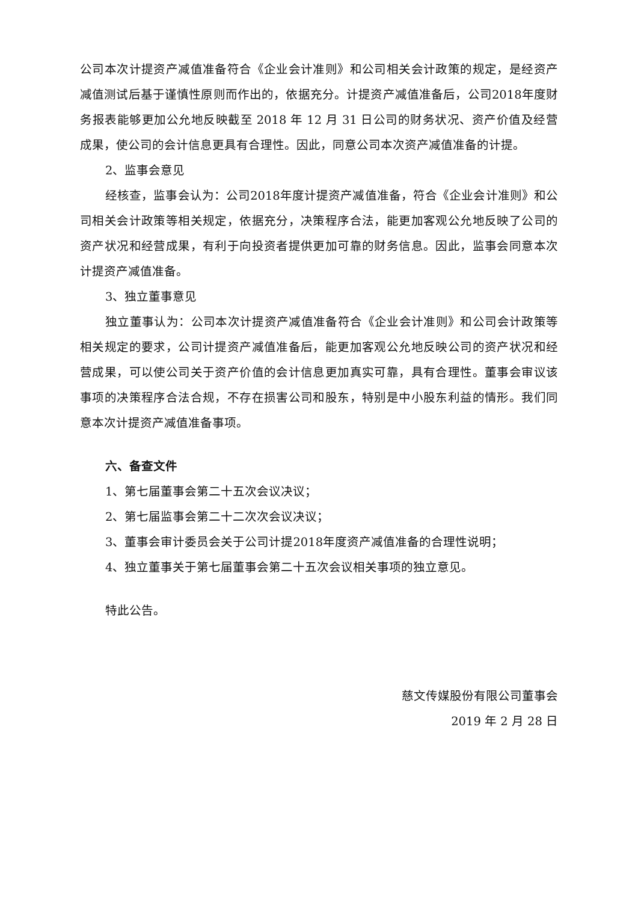公司本次计提资产减值准备符合《企业会计准则》和公司相关会计政策的规定，是经资产减值测试后基于谨慎性原则而作出的，依据充分。计提资产减值准备后，公司2018年度财务报表能够更加公允地反映截至 2018 年 12 月 31 日公司的财务状况、资产价值及经营成果，使公司的会计信息更具有合理性。因此，同意公司本次资产减值准备的计提。
2、监事会意见
经核查，监事会认为：公司2018年度计提资产减值准备，符合《企业会计准则》和公司相关会计政策等相关规定，依据充分，决策程序合法，能更加客观公允地反映了公司的资产状况和经营成果，有利于向投资者提供更加可靠的财务信息。因此，监事会同意本次计提资产减值准备。
3、独立董事意见
独立董事认为：公司本次计提资产减值准备符合《企业会计准则》和公司会计政策等相关规定的要求，公司计提资产减值准备后，能更加客观公允地反映公司的资产状况和经营成果，可以使公司关于资产价值的会计信息更加真实可靠，具有合理性。董事会审议该事项的决策程序合法合规，不存在损害公司和股东，特别是中小股东利益的情形。我们同意本次计提资产减值准备事项。
六、备查文件
1、第七届董事会第二十五次会议决议；
2、第七届监事会第二十二次次会议决议；
3、董事会审计委员会关于公司计提2018年度资产减值准备的合理性说明；
4、独立董事关于第七届董事会第二十五次会议相关事项的独立意见。
特此公告。
慈文传媒股份有限公司董事会
2019 年 2 月 28 日